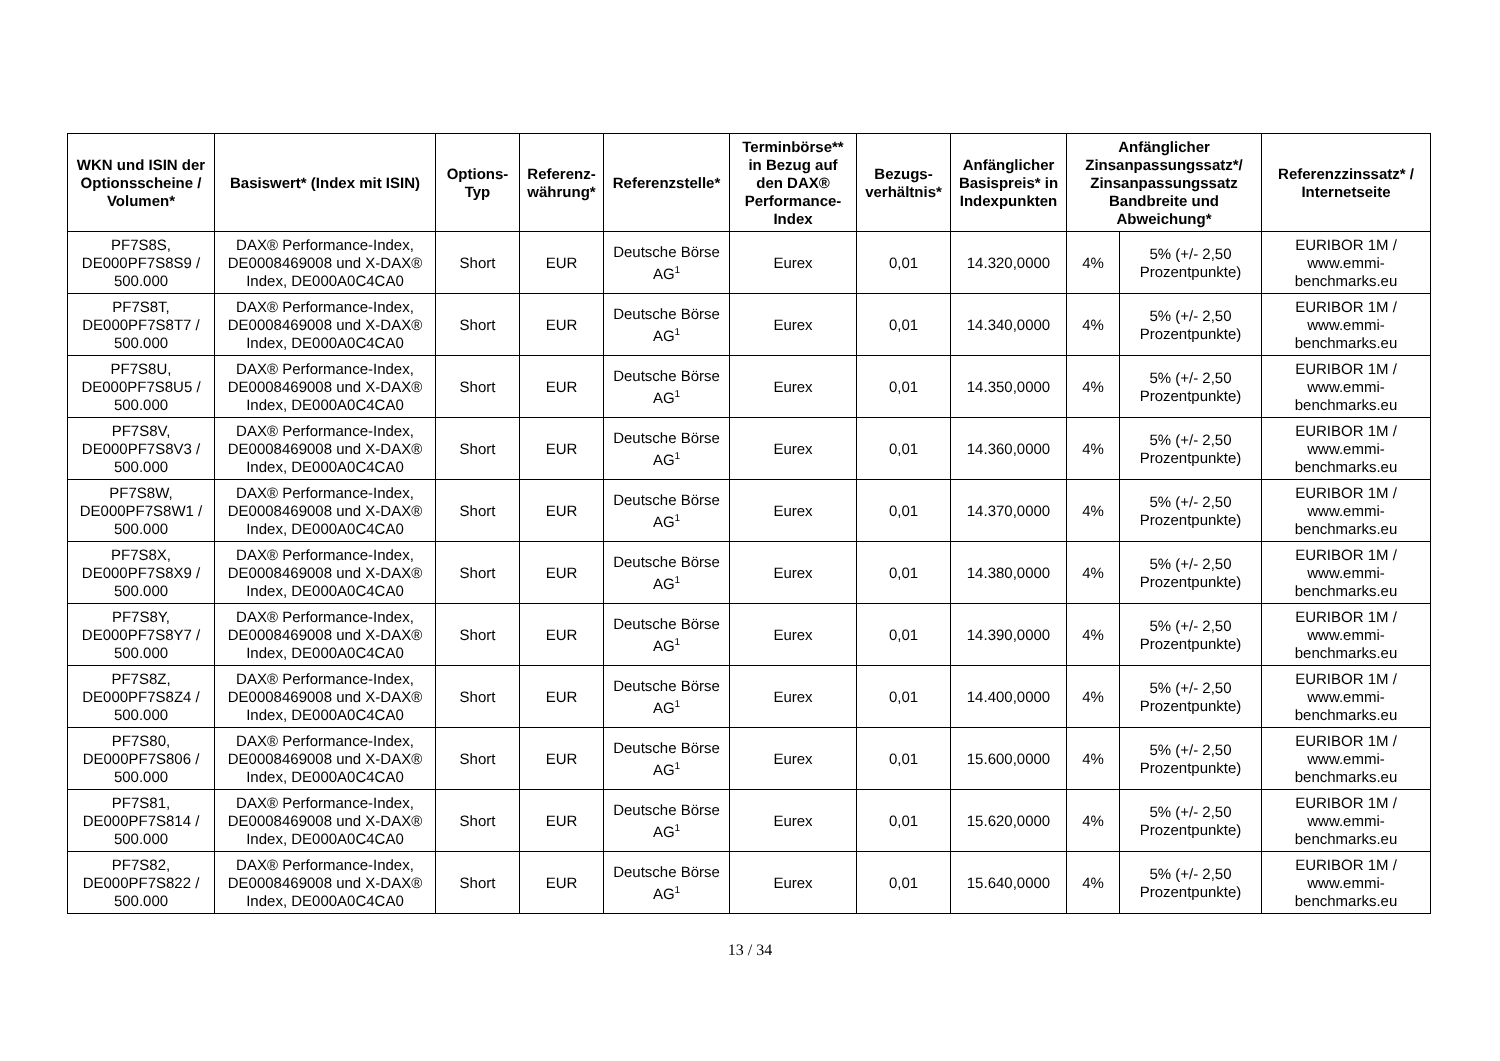| WKN und ISIN der Optionsscheine / Volumen* | Basiswert* (Index mit ISIN) | Options-Typ | Referenz-währung* | Referenzstelle* | Terminbörse** in Bezug auf den DAX® Performance-Index | Bezugs-verhältnis* | Anfänglicher Basispreis* in Indexpunkten | Anfänglicher Zinsanpassungssatz*/ Zinsanpassungssatz Bandbreite und Abweichung* | | Referenzzinssatz* / Internetseite |
| --- | --- | --- | --- | --- | --- | --- | --- | --- | --- | --- |
| PF7S8S, DE000PF7S8S9 / 500.000 | DAX® Performance-Index, DE0008469008 und X-DAX® Index, DE000A0C4CA0 | Short | EUR | Deutsche Börse AG<sup>1</sup> | Eurex | 0,01 | 14.320,0000 | 4% | 5% (+/- 2,50 Prozentpunkte) | EURIBOR 1M / www.emmi-benchmarks.eu |
| PF7S8T, DE000PF7S8T7 / 500.000 | DAX® Performance-Index, DE0008469008 und X-DAX® Index, DE000A0C4CA0 | Short | EUR | Deutsche Börse AG<sup>1</sup> | Eurex | 0,01 | 14.340,0000 | 4% | 5% (+/- 2,50 Prozentpunkte) | EURIBOR 1M / www.emmi-benchmarks.eu |
| PF7S8U, DE000PF7S8U5 / 500.000 | DAX® Performance-Index, DE0008469008 und X-DAX® Index, DE000A0C4CA0 | Short | EUR | Deutsche Börse AG<sup>1</sup> | Eurex | 0,01 | 14.350,0000 | 4% | 5% (+/- 2,50 Prozentpunkte) | EURIBOR 1M / www.emmi-benchmarks.eu |
| PF7S8V, DE000PF7S8V3 / 500.000 | DAX® Performance-Index, DE0008469008 und X-DAX® Index, DE000A0C4CA0 | Short | EUR | Deutsche Börse AG<sup>1</sup> | Eurex | 0,01 | 14.360,0000 | 4% | 5% (+/- 2,50 Prozentpunkte) | EURIBOR 1M / www.emmi-benchmarks.eu |
| PF7S8W, DE000PF7S8W1 / 500.000 | DAX® Performance-Index, DE0008469008 und X-DAX® Index, DE000A0C4CA0 | Short | EUR | Deutsche Börse AG<sup>1</sup> | Eurex | 0,01 | 14.370,0000 | 4% | 5% (+/- 2,50 Prozentpunkte) | EURIBOR 1M / www.emmi-benchmarks.eu |
| PF7S8X, DE000PF7S8X9 / 500.000 | DAX® Performance-Index, DE0008469008 und X-DAX® Index, DE000A0C4CA0 | Short | EUR | Deutsche Börse AG<sup>1</sup> | Eurex | 0,01 | 14.380,0000 | 4% | 5% (+/- 2,50 Prozentpunkte) | EURIBOR 1M / www.emmi-benchmarks.eu |
| PF7S8Y, DE000PF7S8Y7 / 500.000 | DAX® Performance-Index, DE0008469008 und X-DAX® Index, DE000A0C4CA0 | Short | EUR | Deutsche Börse AG<sup>1</sup> | Eurex | 0,01 | 14.390,0000 | 4% | 5% (+/- 2,50 Prozentpunkte) | EURIBOR 1M / www.emmi-benchmarks.eu |
| PF7S8Z, DE000PF7S8Z4 / 500.000 | DAX® Performance-Index, DE0008469008 und X-DAX® Index, DE000A0C4CA0 | Short | EUR | Deutsche Börse AG<sup>1</sup> | Eurex | 0,01 | 14.400,0000 | 4% | 5% (+/- 2,50 Prozentpunkte) | EURIBOR 1M / www.emmi-benchmarks.eu |
| PF7S80, DE000PF7S806 / 500.000 | DAX® Performance-Index, DE0008469008 und X-DAX® Index, DE000A0C4CA0 | Short | EUR | Deutsche Börse AG<sup>1</sup> | Eurex | 0,01 | 15.600,0000 | 4% | 5% (+/- 2,50 Prozentpunkte) | EURIBOR 1M / www.emmi-benchmarks.eu |
| PF7S81, DE000PF7S814 / 500.000 | DAX® Performance-Index, DE0008469008 und X-DAX® Index, DE000A0C4CA0 | Short | EUR | Deutsche Börse AG<sup>1</sup> | Eurex | 0,01 | 15.620,0000 | 4% | 5% (+/- 2,50 Prozentpunkte) | EURIBOR 1M / www.emmi-benchmarks.eu |
| PF7S82, DE000PF7S822 / 500.000 | DAX® Performance-Index, DE0008469008 und X-DAX® Index, DE000A0C4CA0 | Short | EUR | Deutsche Börse AG<sup>1</sup> | Eurex | 0,01 | 15.640,0000 | 4% | 5% (+/- 2,50 Prozentpunkte) | EURIBOR 1M / www.emmi-benchmarks.eu |
13 / 34